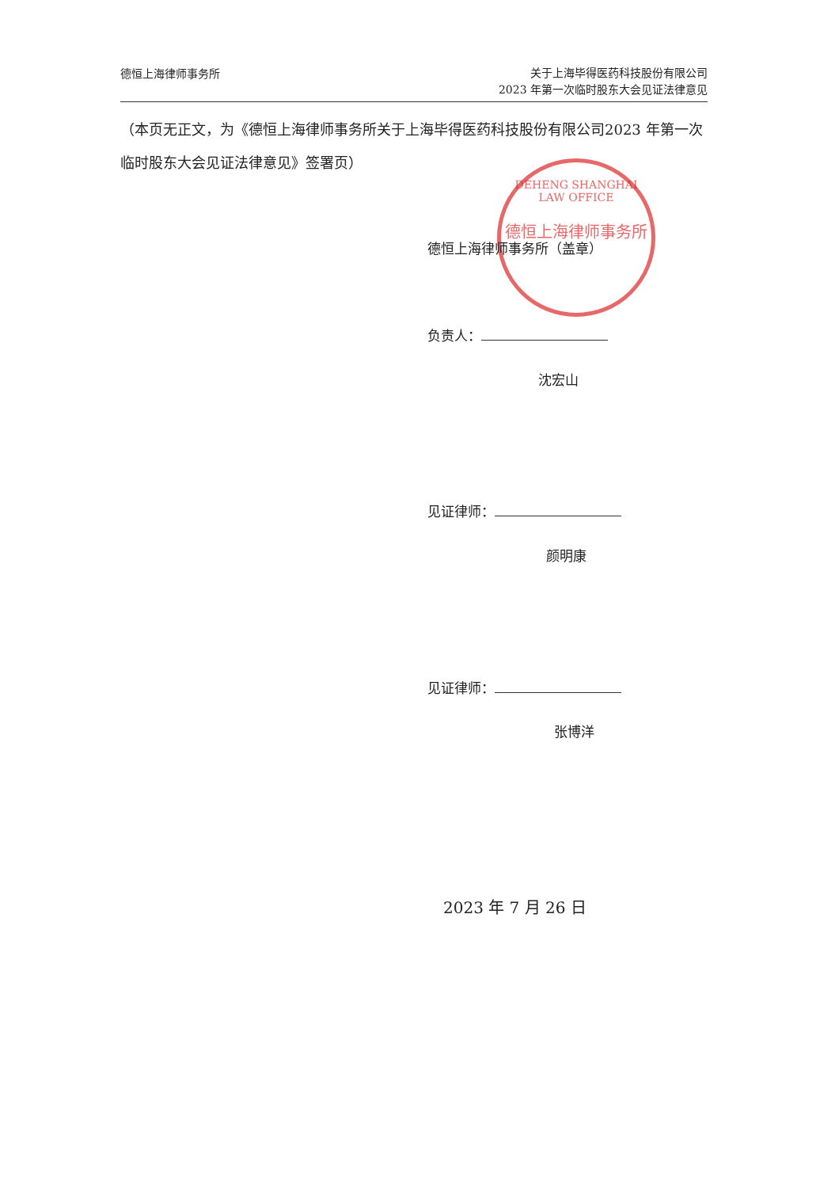德恒上海律师事务所
关于上海毕得医药科技股份有限公司
2023 年第一次临时股东大会见证法律意见
（本页无正文，为《德恒上海律师事务所关于上海毕得医药科技股份有限公司2023 年第一次临时股东大会见证法律意见》签署页）
DEHENG SHANGHAI LAW OFFICE
德恒上海律师事务所
德恒上海律师事务所（盖章）
负责人：
沈宏山
见证律师：
颜明康
见证律师：
张博洋
2023 年 7 月 26 日